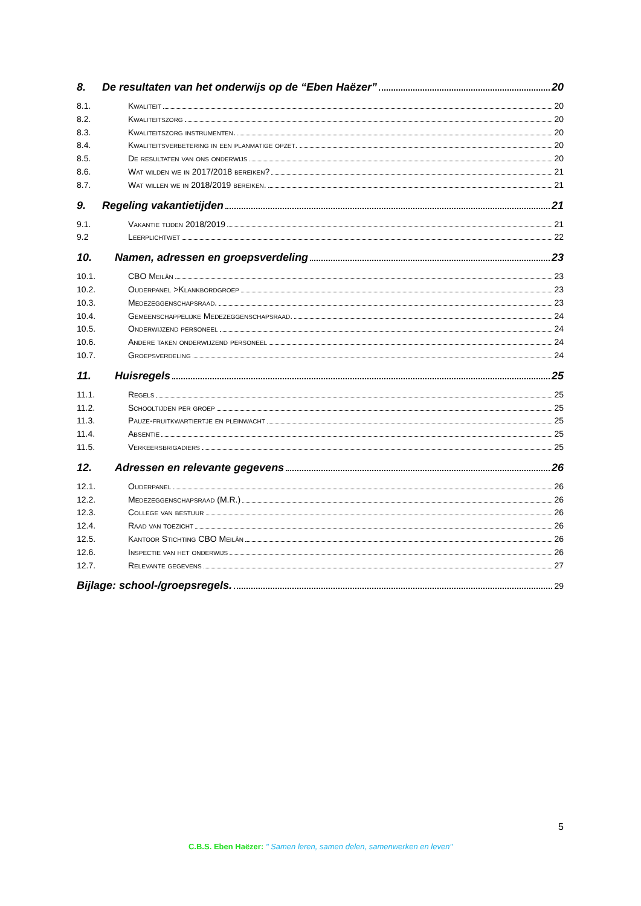8. De resultaten van het onderwijs op de “Eben Haëzer” 20
8.1. Kwaliteit 20
8.2. Kwaliteitszorg 20
8.3. Kwaliteitszorg instrumenten. 20
8.4. Kwaliteitsverbetering in een planmatige opzet. 20
8.5. De resultaten van ons onderwijs 20
8.6. Wat wilden we in 2017/2018 bereiken? 21
8.7. Wat willen we in 2018/2019 bereiken. 21
9. Regeling vakantietijden 21
9.1. Vakantie tijden 2018/2019 21
9.2 Leerplichtwet 22
10. Namen, adressen en groepsverdeling 23
10.1. CBO Meilân 23
10.2. Ouderpanel >Klankbordgroep 23
10.3. Medezeggenschapsraad. 23
10.4. Gemeenschappelijke Medezeggenschapsraad. 24
10.5. Onderwijzend personeel 24
10.6. Andere taken onderwijzend personeel 24
10.7. Groepsverdeling 24
11. Huisregels 25
11.1. Regels 25
11.2. Schooltijden per groep 25
11.3. Pauze-fruitkwartiertje en pleinwacht 25
11.4. Absentie 25
11.5. Verkeersbrigadiers 25
12. Adressen en relevante gegevens 26
12.1. Ouderpanel 26
12.2. Medezeggenschapsraad (M.R.) 26
12.3. College van bestuur 26
12.4. Raad van toezicht 26
12.5. Kantoor Stichting CBO Meilân 26
12.6. Inspectie van het onderwijs 26
12.7. Relevante gegevens 27
Bijlage: school-/groepsregels. 29
5
C.B.S. Eben Haëzer: " Samen leren, samen delen, samenwerken en leven"